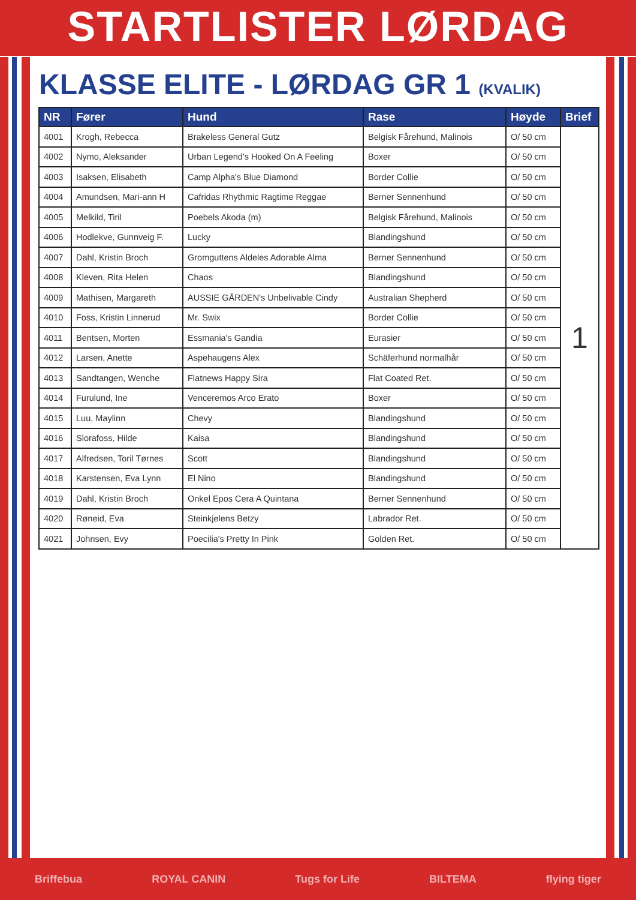STARTLISTER LØRDAG
KLASSE ELITE - LØRDAG GR 1 (KVALIK)
| NR | Fører | Hund | Rase | Høyde | Brief |
| --- | --- | --- | --- | --- | --- |
| 4001 | Krogh, Rebecca | Brakeless General Gutz | Belgisk Fårehund, Malinois | O/ 50 cm | 1 |
| 4002 | Nymo, Aleksander | Urban Legend's Hooked On A Feeling | Boxer | O/ 50 cm | |
| 4003 | Isaksen, Elisabeth | Camp Alpha's Blue Diamond | Border Collie | O/ 50 cm | |
| 4004 | Amundsen, Mari-ann H | Cafridas Rhythmic Ragtime Reggae | Berner Sennenhund | O/ 50 cm | |
| 4005 | Melkild, Tiril | Poebels Akoda (m) | Belgisk Fårehund, Malinois | O/ 50 cm | |
| 4006 | Hodlekve, Gunnveig F. | Lucky | Blandingshund | O/ 50 cm | |
| 4007 | Dahl, Kristin Broch | Gromguttens Aldeles Adorable Alma | Berner Sennenhund | O/ 50 cm | |
| 4008 | Kleven, Rita Helen | Chaos | Blandingshund | O/ 50 cm | |
| 4009 | Mathisen, Margareth | AUSSIE GÅRDEN's Unbelivable Cindy | Australian Shepherd | O/ 50 cm | |
| 4010 | Foss, Kristin Linnerud | Mr. Swix | Border Collie | O/ 50 cm | |
| 4011 | Bentsen, Morten | Essmania's Gandia | Eurasier | O/ 50 cm | |
| 4012 | Larsen, Anette | Aspehaugens Alex | Schäferhund normalhår | O/ 50 cm | |
| 4013 | Sandtangen, Wenche | Flatnews Happy Sira | Flat Coated Ret. | O/ 50 cm | |
| 4014 | Furulund, Ine | Venceremos Arco Erato | Boxer | O/ 50 cm | |
| 4015 | Luu, Maylinn | Chevy | Blandingshund | O/ 50 cm | |
| 4016 | Slorafoss, Hilde | Kaisa | Blandingshund | O/ 50 cm | |
| 4017 | Alfredsen, Toril Tørnes | Scott | Blandingshund | O/ 50 cm | |
| 4018 | Karstensen, Eva Lynn | El Nino | Blandingshund | O/ 50 cm | |
| 4019 | Dahl, Kristin Broch | Onkel Epos Cera A Quintana | Berner Sennenhund | O/ 50 cm | |
| 4020 | Røneid, Eva | Steinkjelens Betzy | Labrador Ret. | O/ 50 cm | |
| 4021 | Johnsen, Evy | Poecilia's Pretty In Pink | Golden Ret. | O/ 50 cm | |
Briffebua ROYAL CANIN Tugs for Life BILTEMA flying tiger